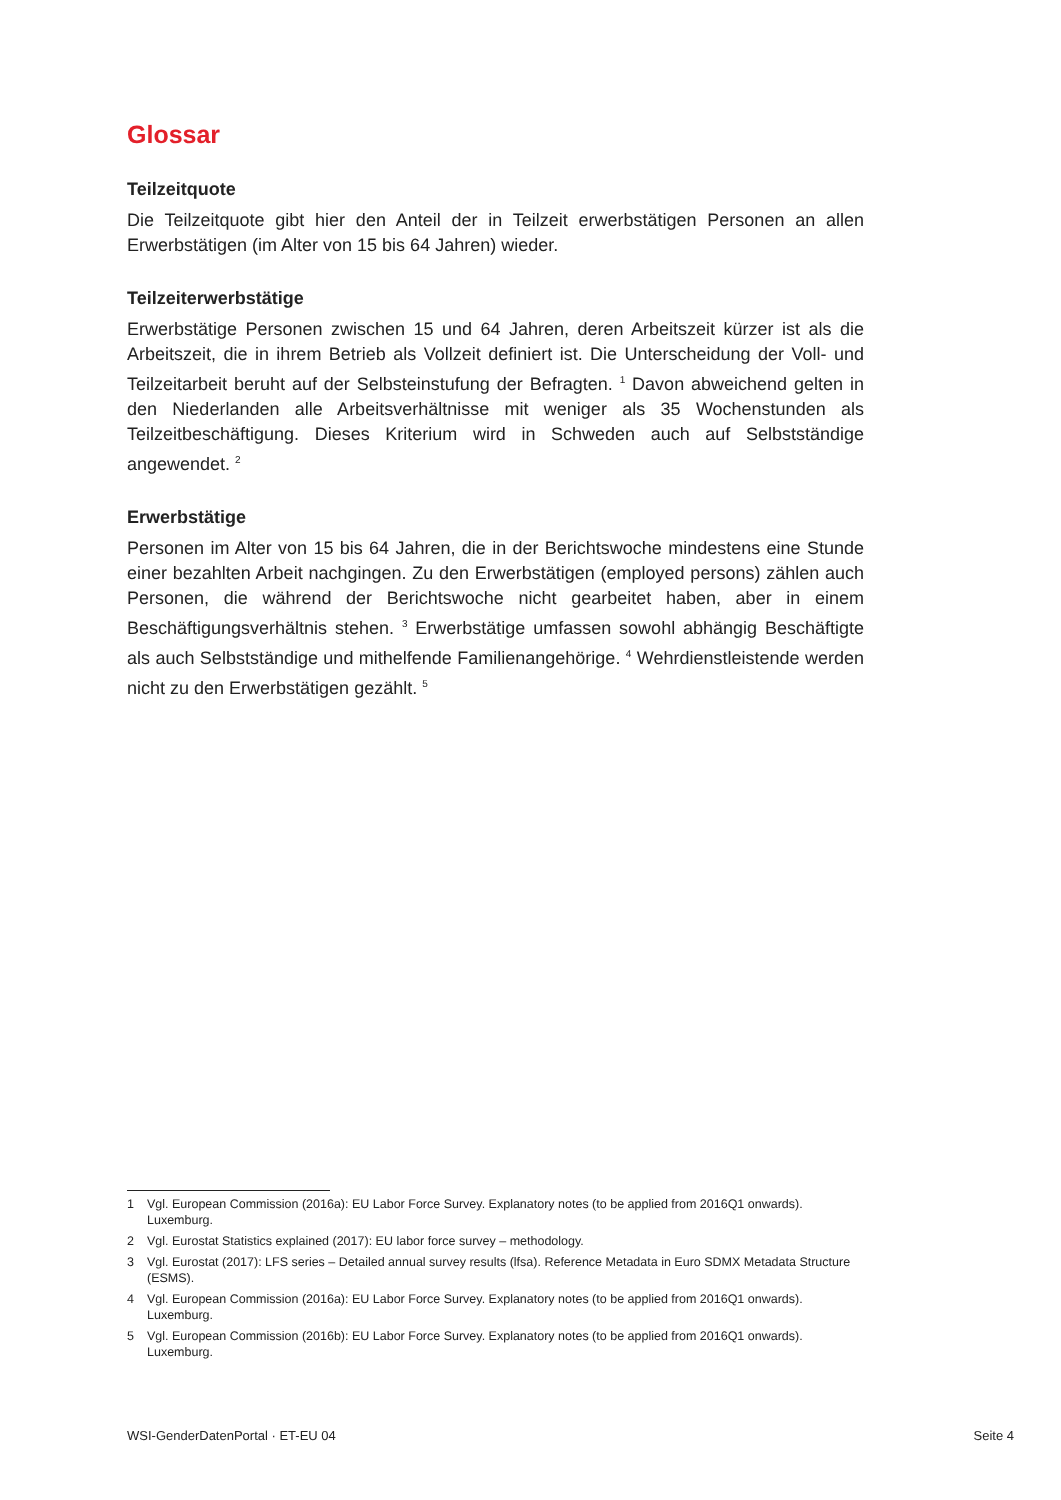Glossar
Teilzeitquote
Die Teilzeitquote gibt hier den Anteil der in Teilzeit erwerbstätigen Personen an allen Erwerbstätigen (im Alter von 15 bis 64 Jahren) wieder.
Teilzeiterwerbstätige
Erwerbstätige Personen zwischen 15 und 64 Jahren, deren Arbeitszeit kürzer ist als die Arbeitszeit, die in ihrem Betrieb als Vollzeit definiert ist. Die Unterscheidung der Voll- und Teilzeitarbeit beruht auf der Selbsteinstufung der Befragten. <sup>1</sup> Davon abweichend gelten in den Niederlanden alle Arbeitsverhältnisse mit weniger als 35 Wochenstunden als Teilzeitbeschäftigung. Dieses Kriterium wird in Schweden auch auf Selbstständige angewendet. <sup>2</sup>
Erwerbstätige
Personen im Alter von 15 bis 64 Jahren, die in der Berichtswoche mindestens eine Stunde einer bezahlten Arbeit nachgingen. Zu den Erwerbstätigen (employed persons) zählen auch Personen, die während der Berichtswoche nicht gearbeitet haben, aber in einem Beschäftigungsverhältnis stehen. <sup>3</sup> Erwerbstätige umfassen sowohl abhängig Beschäftigte als auch Selbstständige und mithelfende Familienangehörige. <sup>4</sup> Wehrdienstleistende werden nicht zu den Erwerbstätigen gezählt. <sup>5</sup>
1 Vgl. European Commission (2016a): EU Labor Force Survey. Explanatory notes (to be applied from 2016Q1 onwards). Luxemburg.
2 Vgl. Eurostat Statistics explained (2017): EU labor force survey – methodology.
3 Vgl. Eurostat (2017): LFS series – Detailed annual survey results (lfsa). Reference Metadata in Euro SDMX Metadata Structure (ESMS).
4 Vgl. European Commission (2016a): EU Labor Force Survey. Explanatory notes (to be applied from 2016Q1 onwards). Luxemburg.
5 Vgl. European Commission (2016b): EU Labor Force Survey. Explanatory notes (to be applied from 2016Q1 onwards). Luxemburg.
WSI-GenderDatenPortal · ET-EU 04 Seite 4